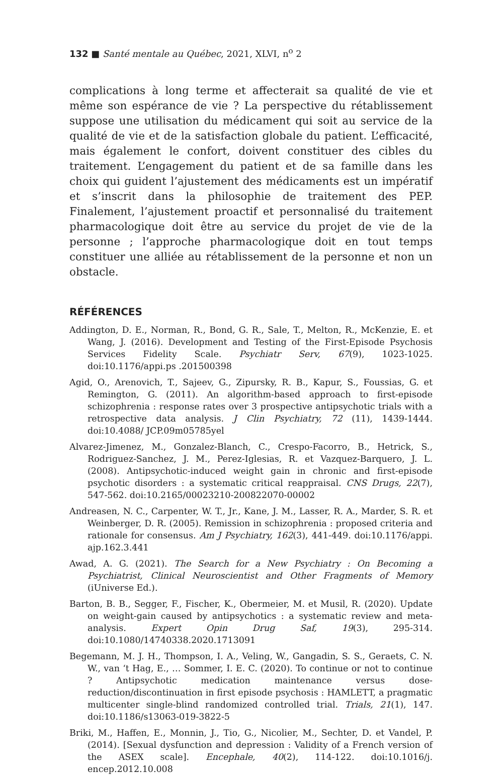132 ■ Santé mentale au Québec, 2021, XLVI, n<sup>o</sup> 2
complications à long terme et affecterait sa qualité de vie et même son espérance de vie ? La perspective du rétablissement suppose une utilisation du médicament qui soit au service de la qualité de vie et de la satisfaction globale du patient. L’efficacité, mais également le confort, doivent constituer des cibles du traitement. L’engagement du patient et de sa famille dans les choix qui guident l’ajustement des médicaments est un impératif et s’inscrit dans la philosophie de traitement des PEP. Finalement, l’ajustement proactif et personnalisé du traitement pharmacologique doit être au service du projet de vie de la personne ; l’approche pharmacologique doit en tout temps constituer une alliée au rétablissement de la personne et non un obstacle.
RÉFÉRENCES
Addington, D. E., Norman, R., Bond, G. R., Sale, T., Melton, R., McKenzie, E. et Wang, J. (2016). Development and Testing of the First-Episode Psychosis Services Fidelity Scale. Psychiatr Serv, 67(9), 1023-1025. doi:10.1176/appi.ps .201500398
Agid, O., Arenovich, T., Sajeev, G., Zipursky, R. B., Kapur, S., Foussias, G. et Remington, G. (2011). An algorithm-based approach to first-episode schizophrenia : response rates over 3 prospective antipsychotic trials with a retrospective data analysis. J Clin Psychiatry, 72 (11), 1439-1444. doi:10.4088/ JCP.09m05785yel
Alvarez-Jimenez, M., Gonzalez-Blanch, C., Crespo-Facorro, B., Hetrick, S., Rodriguez-Sanchez, J. M., Perez-Iglesias, R. et Vazquez-Barquero, J. L. (2008). Antipsychotic-induced weight gain in chronic and first-episode psychotic disorders : a systematic critical reappraisal. CNS Drugs, 22(7), 547-562. doi:10.2165/00023210-200822070-00002
Andreasen, N. C., Carpenter, W. T., Jr., Kane, J. M., Lasser, R. A., Marder, S. R. et Weinberger, D. R. (2005). Remission in schizophrenia : proposed criteria and rationale for consensus. Am J Psychiatry, 162(3), 441-449. doi:10.1176/appi. ajp.162.3.441
Awad, A. G. (2021). The Search for a New Psychiatry : On Becoming a Psychiatrist, Clinical Neuroscientist and Other Fragments of Memory (iUniverse Ed.).
Barton, B. B., Segger, F., Fischer, K., Obermeier, M. et Musil, R. (2020). Update on weight-gain caused by antipsychotics : a systematic review and meta-analysis. Expert Opin Drug Saf, 19(3), 295-314. doi:10.1080/14740338.2020.1713091
Begemann, M. J. H., Thompson, I. A., Veling, W., Gangadin, S. S., Geraets, C. N. W., van ‘t Hag, E., … Sommer, I. E. C. (2020). To continue or not to continue ? Antipsychotic medication maintenance versus dose-reduction/discontinuation in first episode psychosis : HAMLETT, a pragmatic multicenter single-blind randomized controlled trial. Trials, 21(1), 147. doi:10.1186/s13063-019-3822-5
Briki, M., Haffen, E., Monnin, J., Tio, G., Nicolier, M., Sechter, D. et Vandel, P. (2014). [Sexual dysfunction and depression : Validity of a French version of the ASEX scale]. Encephale, 40(2), 114-122. doi:10.1016/j. encep.2012.10.008